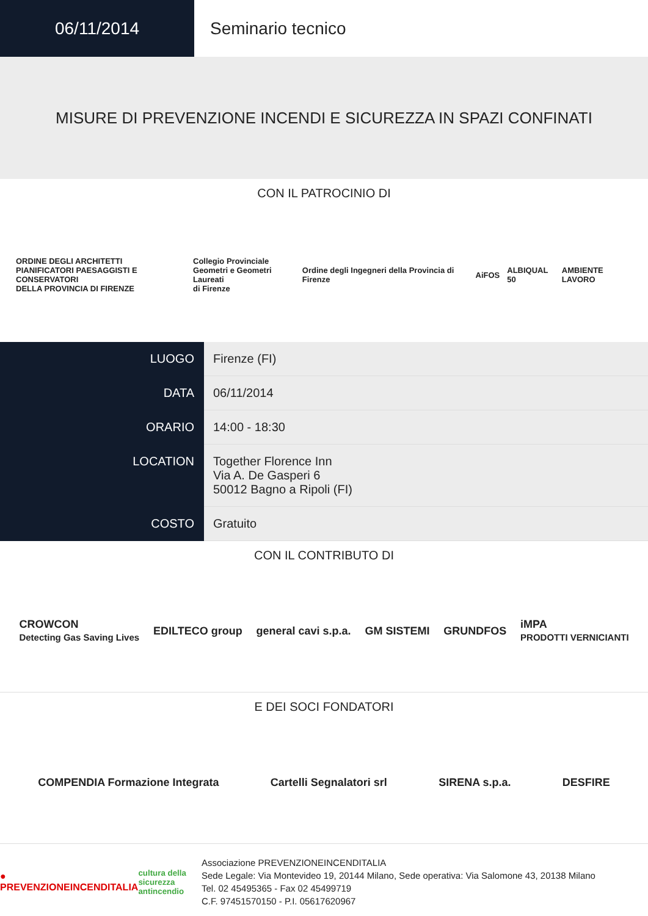06/11/2014 Seminario tecnico
MISURE DI PREVENZIONE INCENDI E SICUREZZA IN SPAZI CONFINATI
CON IL PATROCINIO DI
ORDINE DEGLI ARCHITETTI
PIANIFICATORI PAESAGGISTI E CONSERVATORI
DELLA PROVINCIA DI FIRENZE Collegio Provinciale
Geometri e Geometri Laureati
di Firenze Ordine degli Ingegneri della Provincia di Firenze AiFOS ALBIQUAL 50 AMBIENTE LAVORO
| LUOGO | Firenze (FI) |
| DATA | 06/11/2014 |
| ORARIO | 14:00 - 18:30 |
| LOCATION | Together Florence Inn Via A. De Gasperi 6 50012 Bagno a Ripoli (FI) |
| COSTO | Gratuito |
CON IL CONTRIBUTO DI
CROWCON
Detecting Gas Saving Lives EDILTECO group general cavi s.p.a. GM SISTEMI GRUNDFOS iMPA
PRODOTTI VERNICIANTI
E DEI SOCI FONDATORI
COMPENDIA Formazione Integrata Cartelli Segnalatori srl SIRENA s.p.a. DESFIRE
● PREVENZIONEINCENDITALIA
cultura della sicurezza antincendio
Associazione PREVENZIONEINCENDITALIA
Sede Legale: Via Montevideo 19, 20144 Milano, Sede operativa: Via Salomone 43, 20138 Milano
Tel. 02 45495365 - Fax 02 45499719
C.F. 97451570150 - P.I. 05617620967